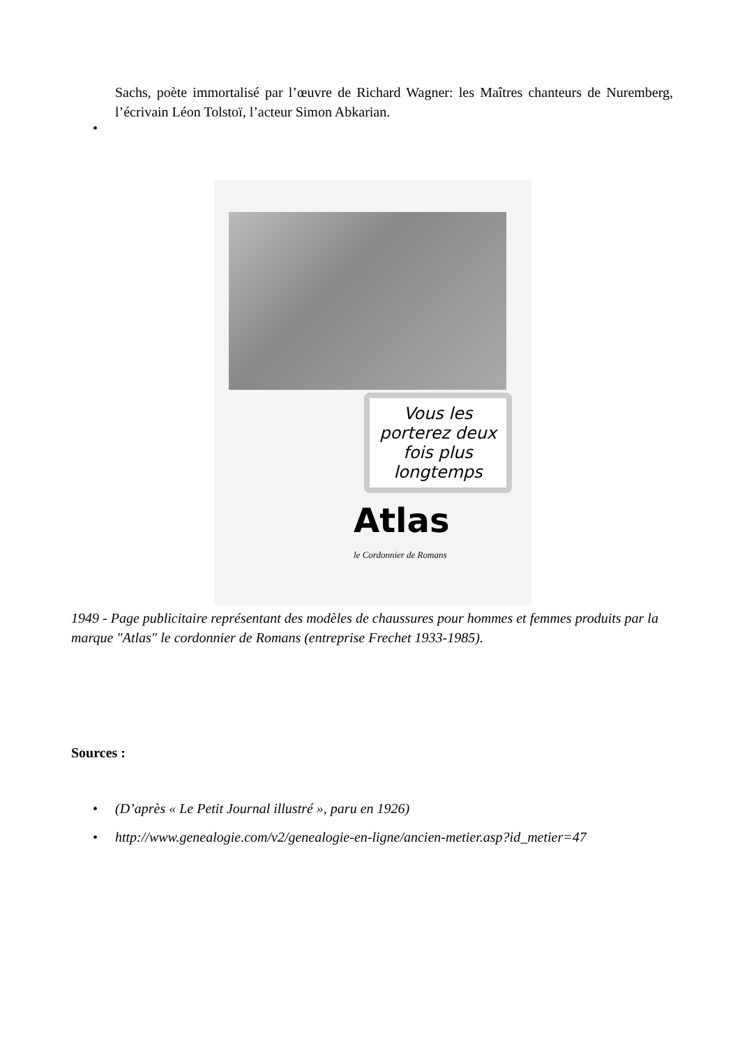Sachs, poète immortalisé par l’œuvre de Richard Wagner: les Maîtres chanteurs de Nuremberg, l’écrivain Léon Tolstoï, l’acteur Simon Abkarian.
•
Vous les porterez deux fois plus longtemps
Atlas
le Cordonnier de Romans
1949 - Page publicitaire représentant des modèles de chaussures pour hommes et femmes produits par la marque "Atlas" le cordonnier de Romans (entreprise Frechet 1933-1985).
Sources :
• (D’après « Le Petit Journal illustré », paru en 1926)
• http://www.genealogie.com/v2/genealogie-en-ligne/ancien-metier.asp?id_metier=47